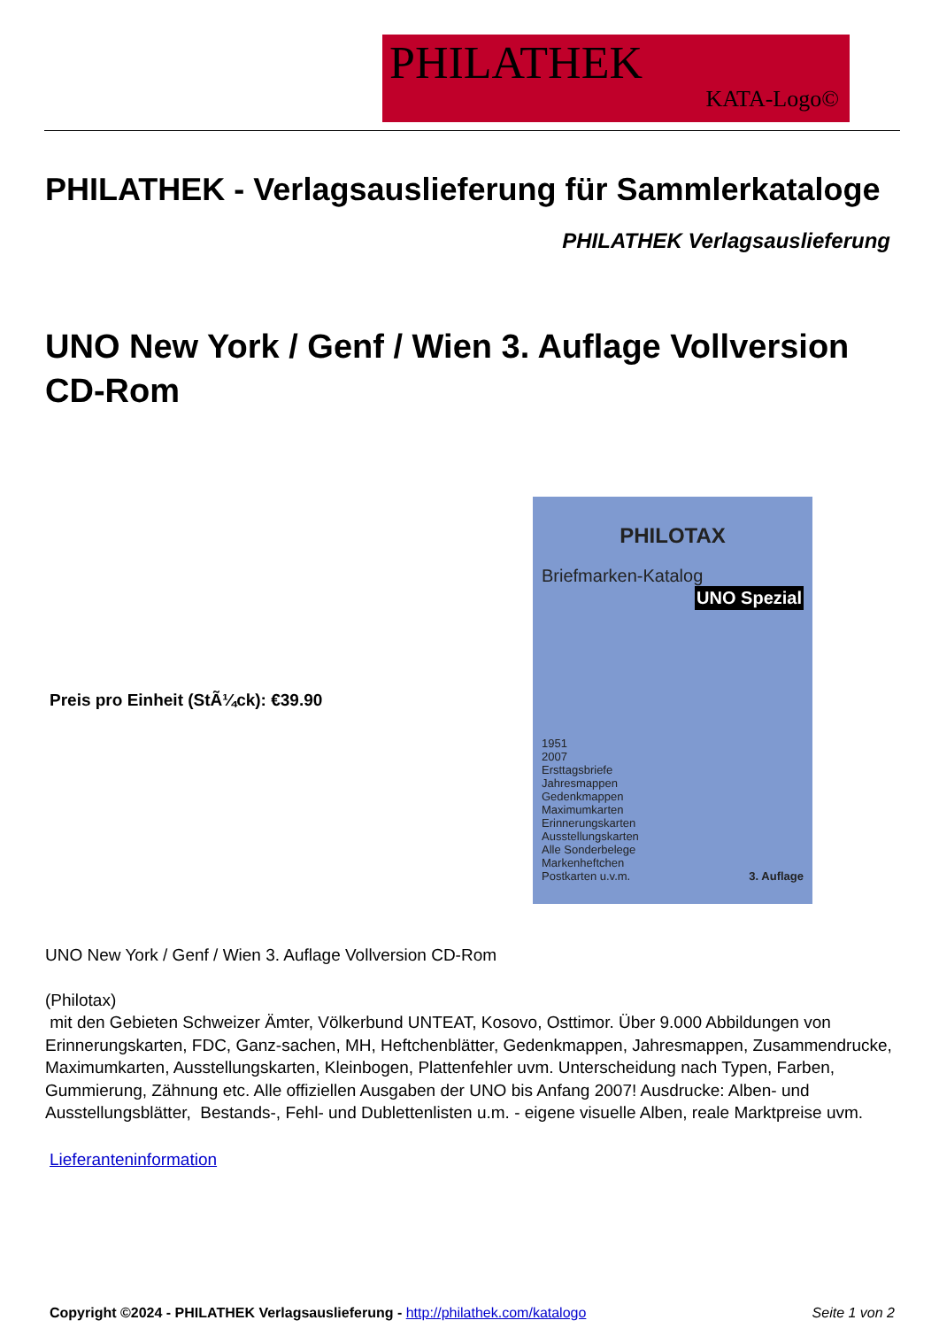PHILATHEK
KATA-Logo©
PHILATHEK - Verlagsauslieferung für Sammlerkataloge
PHILATHEK Verlagsauslieferung
UNO New York / Genf / Wien 3. Auflage Vollversion CD-Rom
Preis pro Einheit (StÃ¼ck): €39.90
PHILOTAX
Briefmarken-Katalog
UNO Spezial
1951
2007
Ersttagsbriefe
Jahresmappen
Gedenkmappen
Maximumkarten
Erinnerungskarten
Ausstellungskarten
Alle Sonderbelege
Markenheftchen
Postkarten u.v.m. 3. Auflage
UNO New York / Genf / Wien 3. Auflage Vollversion CD-Rom
(Philotax)
mit den Gebieten Schweizer Ämter, Völkerbund UNTEAT, Kosovo, Osttimor. Über 9.000 Abbildungen von Erinnerungskarten, FDC, Ganz-sachen, MH, Heftchenblätter, Gedenkmappen, Jahresmappen, Zusammendrucke, Maximumkarten, Ausstellungskarten, Kleinbogen, Plattenfehler uvm. Unterscheidung nach Typen, Farben, Gummierung, Zähnung etc. Alle offiziellen Ausgaben der UNO bis Anfang 2007! Ausdrucke: Alben- und Ausstellungsblätter, Bestands-, Fehl- und Dublettenlisten u.m. - eigene visuelle Alben, reale Marktpreise uvm.
Lieferanteninformation
Copyright ©2024 - PHILATHEK Verlagsauslieferung - http://philathek.com/katalogo Seite 1 von 2